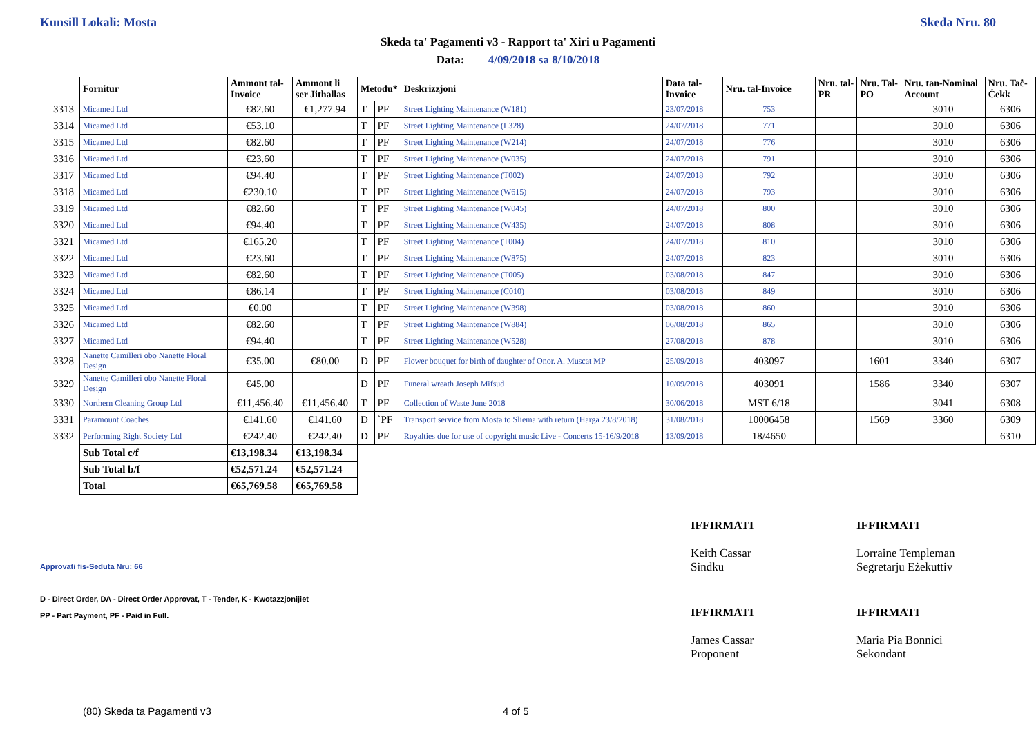Kunsill Lokali: Mosta Skeda Nru. 80
Skeda ta' Pagamenti v3 - Rapport ta' Xiri u Pagamenti
Data: 4/09/2018 sa 8/10/2018
| | Fornitur | Ammont tal-Invoice | Ammont li ser Jithallas | Metodu* | | Deskrizzjoni | Data tal-Invoice | Nru. tal-Invoice | Nru. tal-PR | Nru. Tal-PO | Nru. tan-Nominal Account | Nru. Taċ-Ċekk |
| --- | --- | --- | --- | --- | --- | --- | --- | --- | --- | --- | --- | --- |
| 3313 | Micamed Ltd | €82.60 | €1,277.94 | T | PF | Street Lighting Maintenance (W181) | 23/07/2018 | 753 | | | 3010 | 6306 |
| 3314 | Micamed Ltd | €53.10 | | T | PF | Street Lighting Maintenance (L328) | 24/07/2018 | 771 | | | 3010 | 6306 |
| 3315 | Micamed Ltd | €82.60 | | T | PF | Street Lighting Maintenance (W214) | 24/07/2018 | 776 | | | 3010 | 6306 |
| 3316 | Micamed Ltd | €23.60 | | T | PF | Street Lighting Maintenance (W035) | 24/07/2018 | 791 | | | 3010 | 6306 |
| 3317 | Micamed Ltd | €94.40 | | T | PF | Street Lighting Maintenance (T002) | 24/07/2018 | 792 | | | 3010 | 6306 |
| 3318 | Micamed Ltd | €230.10 | | T | PF | Street Lighting Maintenance (W615) | 24/07/2018 | 793 | | | 3010 | 6306 |
| 3319 | Micamed Ltd | €82.60 | | T | PF | Street Lighting Maintenance (W045) | 24/07/2018 | 800 | | | 3010 | 6306 |
| 3320 | Micamed Ltd | €94.40 | | T | PF | Street Lighting Maintenance (W435) | 24/07/2018 | 808 | | | 3010 | 6306 |
| 3321 | Micamed Ltd | €165.20 | | T | PF | Street Lighting Maintenance (T004) | 24/07/2018 | 810 | | | 3010 | 6306 |
| 3322 | Micamed Ltd | €23.60 | | T | PF | Street Lighting Maintenance (W875) | 24/07/2018 | 823 | | | 3010 | 6306 |
| 3323 | Micamed Ltd | €82.60 | | T | PF | Street Lighting Maintenance (T005) | 03/08/2018 | 847 | | | 3010 | 6306 |
| 3324 | Micamed Ltd | €86.14 | | T | PF | Street Lighting Maintenance (C010) | 03/08/2018 | 849 | | | 3010 | 6306 |
| 3325 | Micamed Ltd | €0.00 | | T | PF | Street Lighting Maintenance (W398) | 03/08/2018 | 860 | | | 3010 | 6306 |
| 3326 | Micamed Ltd | €82.60 | | T | PF | Street Lighting Maintenance (W884) | 06/08/2018 | 865 | | | 3010 | 6306 |
| 3327 | Micamed Ltd | €94.40 | | T | PF | Street Lighting Maintenance (W528) | 27/08/2018 | 878 | | | 3010 | 6306 |
| 3328 | Nanette Camilleri obo Nanette Floral Design | €35.00 | €80.00 | D | PF | Flower bouquet for birth of daughter of Onor. A. Muscat MP | 25/09/2018 | 403097 | | 1601 | 3340 | 6307 |
| 3329 | Nanette Camilleri obo Nanette Floral Design | €45.00 | | D | PF | Funeral wreath Joseph Mifsud | 10/09/2018 | 403091 | | 1586 | 3340 | 6307 |
| 3330 | Northern Cleaning Group Ltd | €11,456.40 | €11,456.40 | T | PF | Collection of Waste June 2018 | 30/06/2018 | MST 6/18 | | | 3041 | 6308 |
| 3331 | Paramount Coaches | €141.60 | €141.60 | D | `PF | Transport service from Mosta to Sliema with return (Harga 23/8/2018) | 31/08/2018 | 10006458 | | 1569 | 3360 | 6309 |
| 3332 | Performing Right Society Ltd | €242.40 | €242.40 | D | PF | Royalties due for use of copyright music Live - Concerts 15-16/9/2018 | 13/09/2018 | 18/4650 | | | | 6310 |
| | Sub Total c/f | €13,198.34 | €13,198.34 | | | | | | | | | |
| | Sub Total b/f | €52,571.24 | €52,571.24 | | | | | | | | | |
| | Total | €65,769.58 | €65,769.58 | | | | | | | | | |
IFFIRMATI
Keith Cassar
Sindku
IFFIRMATI
Lorraine Templeman
Segretarju Eżekuttiv
IFFIRMATI
James Cassar
Proponent
IFFIRMATI
Maria Pia Bonnici
Sekondant
Approvati fis-Seduta Nru: 66
D - Direct Order, DA - Direct Order Approvat, T - Tender, K - Kwotazzjonijiet
PP - Part Payment, PF - Paid in Full.
(80) Skeda ta Pagamenti v3 4 of 5